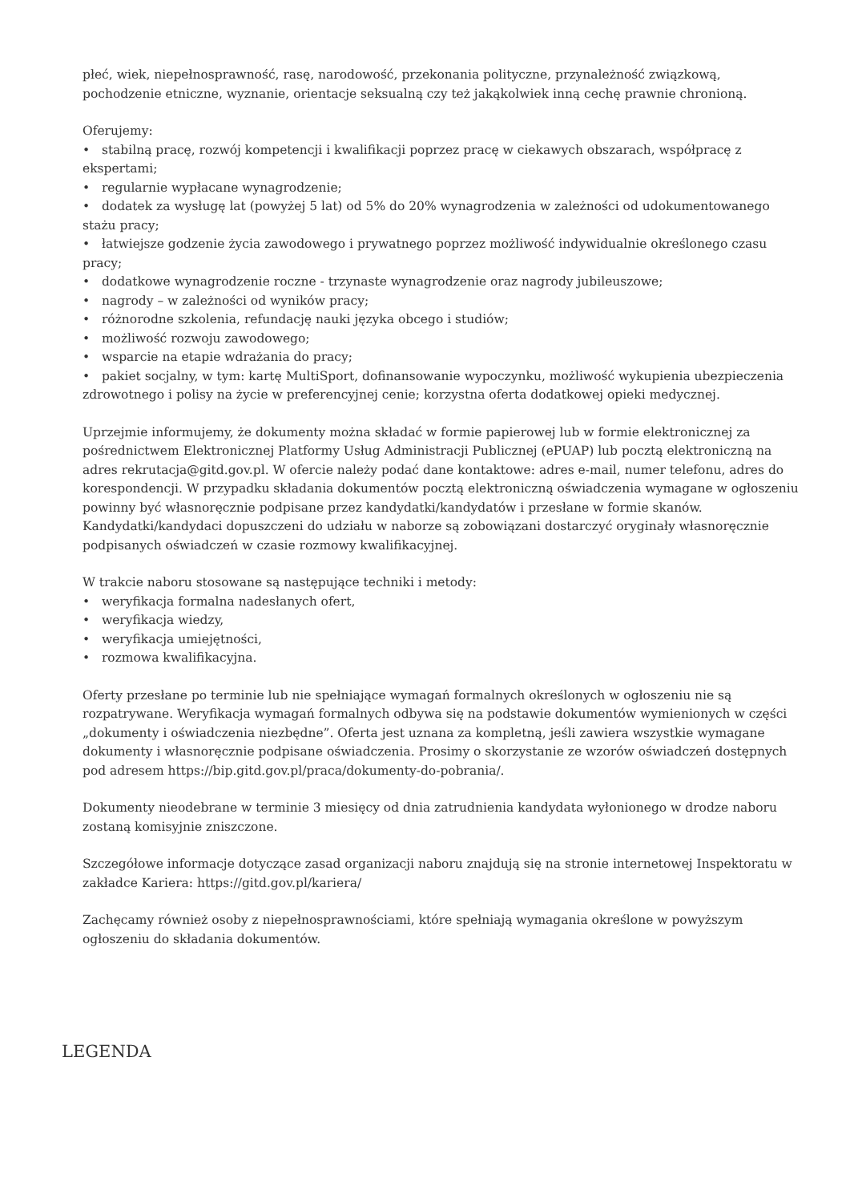płeć, wiek, niepełnosprawność, rasę, narodowość, przekonania polityczne, przynależność związkową, pochodzenie etniczne, wyznanie, orientacje seksualną czy też jakąkolwiek inną cechę prawnie chronioną.
Oferujemy:
• stabilną pracę, rozwój kompetencji i kwalifikacji poprzez pracę w ciekawych obszarach, współpracę z ekspertami;
• regularnie wypłacane wynagrodzenie;
• dodatek za wysługę lat (powyżej 5 lat) od 5% do 20% wynagrodzenia w zależności od udokumentowanego stażu pracy;
• łatwiejsze godzenie życia zawodowego i prywatnego poprzez możliwość indywidualnie określonego czasu pracy;
• dodatkowe wynagrodzenie roczne - trzynaste wynagrodzenie oraz nagrody jubileuszowe;
• nagrody – w zależności od wyników pracy;
• różnorodne szkolenia, refundację nauki języka obcego i studiów;
• możliwość rozwoju zawodowego;
• wsparcie na etapie wdrażania do pracy;
• pakiet socjalny, w tym: kartę MultiSport, dofinansowanie wypoczynku, możliwość wykupienia ubezpieczenia zdrowotnego i polisy na życie w preferencyjnej cenie; korzystna oferta dodatkowej opieki medycznej.
Uprzejmie informujemy, że dokumenty można składać w formie papierowej lub w formie elektronicznej za pośrednictwem Elektronicznej Platformy Usług Administracji Publicznej (ePUAP) lub pocztą elektroniczną na adres rekrutacja@gitd.gov.pl. W ofercie należy podać dane kontaktowe: adres e-mail, numer telefonu, adres do korespondencji. W przypadku składania dokumentów pocztą elektroniczną oświadczenia wymagane w ogłoszeniu powinny być własnoręcznie podpisane przez kandydatki/kandydatów i przesłane w formie skanów. Kandydatki/kandydaci dopuszczeni do udziału w naborze są zobowiązani dostarczyć oryginały własnoręcznie podpisanych oświadczeń w czasie rozmowy kwalifikacyjnej.
W trakcie naboru stosowane są następujące techniki i metody:
• weryfikacja formalna nadesłanych ofert,
• weryfikacja wiedzy,
• weryfikacja umiejętności,
• rozmowa kwalifikacyjna.
Oferty przesłane po terminie lub nie spełniające wymagań formalnych określonych w ogłoszeniu nie są rozpatrywane. Weryfikacja wymagań formalnych odbywa się na podstawie dokumentów wymienionych w części „dokumenty i oświadczenia niezbędne”. Oferta jest uznana za kompletną, jeśli zawiera wszystkie wymagane dokumenty i własnoręcznie podpisane oświadczenia. Prosimy o skorzystanie ze wzorów oświadczeń dostępnych pod adresem https://bip.gitd.gov.pl/praca/dokumenty-do-pobrania/.
Dokumenty nieodebrane w terminie 3 miesięcy od dnia zatrudnienia kandydata wyłonionego w drodze naboru zostaną komisyjnie zniszczone.
Szczegółowe informacje dotyczące zasad organizacji naboru znajdują się na stronie internetowej Inspektoratu w zakładce Kariera: https://gitd.gov.pl/kariera/
Zachęcamy również osoby z niepełnosprawnościami, które spełniają wymagania określone w powyższym ogłoszeniu do składania dokumentów.
LEGENDA